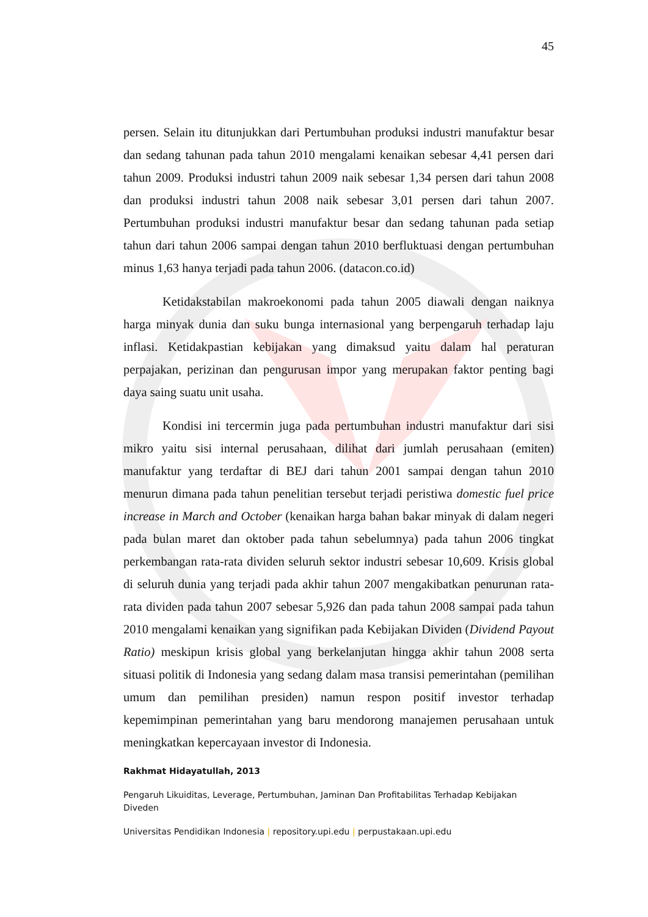45
persen. Selain itu ditunjukkan dari Pertumbuhan produksi industri manufaktur besar dan sedang tahunan pada tahun 2010 mengalami kenaikan sebesar 4,41 persen dari tahun 2009. Produksi industri tahun 2009 naik sebesar 1,34 persen dari tahun 2008 dan produksi industri tahun 2008 naik sebesar 3,01 persen dari tahun 2007. Pertumbuhan produksi industri manufaktur besar dan sedang tahunan pada setiap tahun dari tahun 2006 sampai dengan tahun 2010 berfluktuasi dengan pertumbuhan minus 1,63 hanya terjadi pada tahun 2006. (datacon.co.id)
Ketidakstabilan makroekonomi pada tahun 2005 diawali dengan naiknya harga minyak dunia dan suku bunga internasional yang berpengaruh terhadap laju inflasi. Ketidakpastian kebijakan yang dimaksud yaitu dalam hal peraturan perpajakan, perizinan dan pengurusan impor yang merupakan faktor penting bagi daya saing suatu unit usaha.
Kondisi ini tercermin juga pada pertumbuhan industri manufaktur dari sisi mikro yaitu sisi internal perusahaan, dilihat dari jumlah perusahaan (emiten) manufaktur yang terdaftar di BEJ dari tahun 2001 sampai dengan tahun 2010 menurun dimana pada tahun penelitian tersebut terjadi peristiwa domestic fuel price increase in March and October (kenaikan harga bahan bakar minyak di dalam negeri pada bulan maret dan oktober pada tahun sebelumnya) pada tahun 2006 tingkat perkembangan rata-rata dividen seluruh sektor industri sebesar 10,609. Krisis global di seluruh dunia yang terjadi pada akhir tahun 2007 mengakibatkan penurunan rata-rata dividen pada tahun 2007 sebesar 5,926 dan pada tahun 2008 sampai pada tahun 2010 mengalami kenaikan yang signifikan pada Kebijakan Dividen (Dividend Payout Ratio) meskipun krisis global yang berkelanjutan hingga akhir tahun 2008 serta situasi politik di Indonesia yang sedang dalam masa transisi pemerintahan (pemilihan umum dan pemilihan presiden) namun respon positif investor terhadap kepemimpinan pemerintahan yang baru mendorong manajemen perusahaan untuk meningkatkan kepercayaan investor di Indonesia.
Rakhmat Hidayatullah, 2013
Pengaruh Likuiditas, Leverage, Pertumbuhan, Jaminan Dan Profitabilitas Terhadap Kebijakan Diveden
Universitas Pendidikan Indonesia | repository.upi.edu | perpustakaan.upi.edu